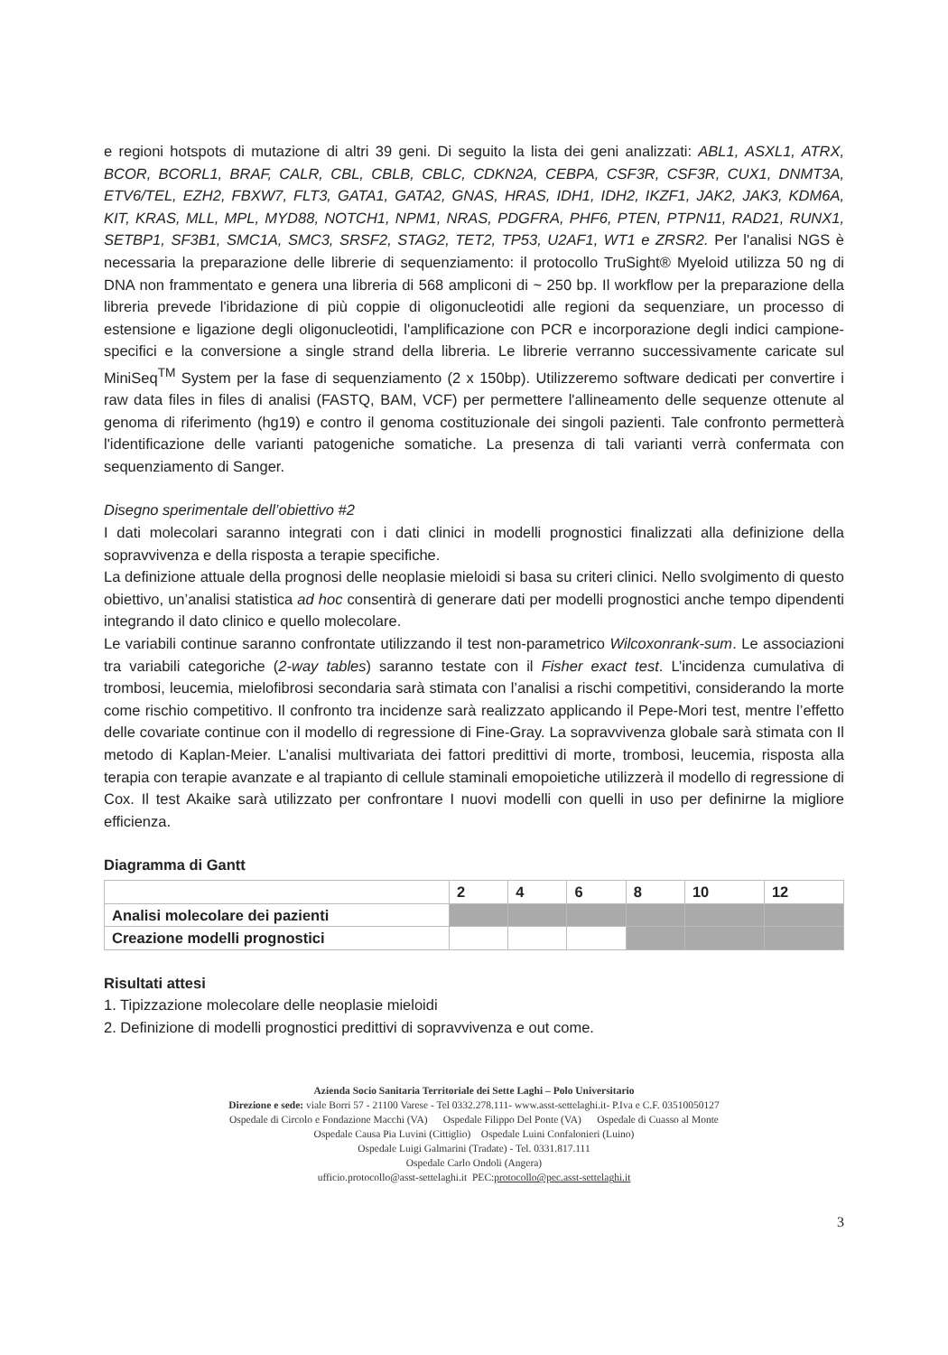e regioni hotspots di mutazione di altri 39 geni. Di seguito la lista dei geni analizzati: ABL1, ASXL1, ATRX, BCOR, BCORL1, BRAF, CALR, CBL, CBLB, CBLC, CDKN2A, CEBPA, CSF3R, CSF3R, CUX1, DNMT3A, ETV6/TEL, EZH2, FBXW7, FLT3, GATA1, GATA2, GNAS, HRAS, IDH1, IDH2, IKZF1, JAK2, JAK3, KDM6A, KIT, KRAS, MLL, MPL, MYD88, NOTCH1, NPM1, NRAS, PDGFRA, PHF6, PTEN, PTPN11, RAD21, RUNX1, SETBP1, SF3B1, SMC1A, SMC3, SRSF2, STAG2, TET2, TP53, U2AF1, WT1 e ZRSR2. Per l'analisi NGS è necessaria la preparazione delle librerie di sequenziamento: il protocollo TruSight® Myeloid utilizza 50 ng di DNA non frammentato e genera una libreria di 568 ampliconi di ~ 250 bp. Il workflow per la preparazione della libreria prevede l'ibridazione di più coppie di oligonucleotidi alle regioni da sequenziare, un processo di estensione e ligazione degli oligonucleotidi, l'amplificazione con PCR e incorporazione degli indici campione-specifici e la conversione a single strand della libreria. Le librerie verranno successivamente caricate sul MiniSeq<sup>TM</sup> System per la fase di sequenziamento (2 x 150bp). Utilizzeremo software dedicati per convertire i raw data files in files di analisi (FASTQ, BAM, VCF) per permettere l'allineamento delle sequenze ottenute al genoma di riferimento (hg19) e contro il genoma costituzionale dei singoli pazienti. Tale confronto permetterà l'identificazione delle varianti patogeniche somatiche. La presenza di tali varianti verrà confermata con sequenziamento di Sanger.
Disegno sperimentale dell’obiettivo #2
I dati molecolari saranno integrati con i dati clinici in modelli prognostici finalizzati alla definizione della sopravvivenza e della risposta a terapie specifiche.
La definizione attuale della prognosi delle neoplasie mieloidi si basa su criteri clinici. Nello svolgimento di questo obiettivo, un’analisi statistica ad hoc consentirà di generare dati per modelli prognostici anche tempo dipendenti integrando il dato clinico e quello molecolare.
Le variabili continue saranno confrontate utilizzando il test non-parametrico Wilcoxonrank-sum. Le associazioni tra variabili categoriche (2-way tables) saranno testate con il Fisher exact test. L’incidenza cumulativa di trombosi, leucemia, mielofibrosi secondaria sarà stimata con l’analisi a rischi competitivi, considerando la morte come rischio competitivo. Il confronto tra incidenze sarà realizzato applicando il Pepe-Mori test, mentre l’effetto delle covariate continue con il modello di regressione di Fine-Gray. La sopravvivenza globale sarà stimata con Il metodo di Kaplan-Meier. L’analisi multivariata dei fattori predittivi di morte, trombosi, leucemia, risposta alla terapia con terapie avanzate e al trapianto di cellule staminali emopoietiche utilizzerà il modello di regressione di Cox. Il test Akaike sarà utilizzato per confrontare I nuovi modelli con quelli in uso per definirne la migliore efficienza.
Diagramma di Gantt
| | 2 | 4 | 6 | 8 | 10 | 12 |
| Analisi molecolare dei pazienti | | | | | | |
| Creazione modelli prognostici | | | | | | |
Risultati attesi
1. Tipizzazione molecolare delle neoplasie mieloidi
2. Definizione di modelli prognostici predittivi di sopravvivenza e out come.
Azienda Socio Sanitaria Territoriale dei Sette Laghi – Polo Universitario
Direzione e sede: viale Borri 57 - 21100 Varese - Tel 0332.278.111- www.asst-settelaghi.it- P.Iva e C.F. 03510050127
Ospedale di Circolo e Fondazione Macchi (VA) Ospedale Filippo Del Ponte (VA) Ospedale di Cuasso al Monte
Ospedale Causa Pia Luvini (Cittiglio) Ospedale Luini Confalonieri (Luino)
Ospedale Luigi Galmarini (Tradate) - Tel. 0331.817.111
Ospedale Carlo Ondoli (Angera)
ufficio.protocollo@asst-settelaghi.it PEC:protocollo@pec.asst-settelaghi.it
3